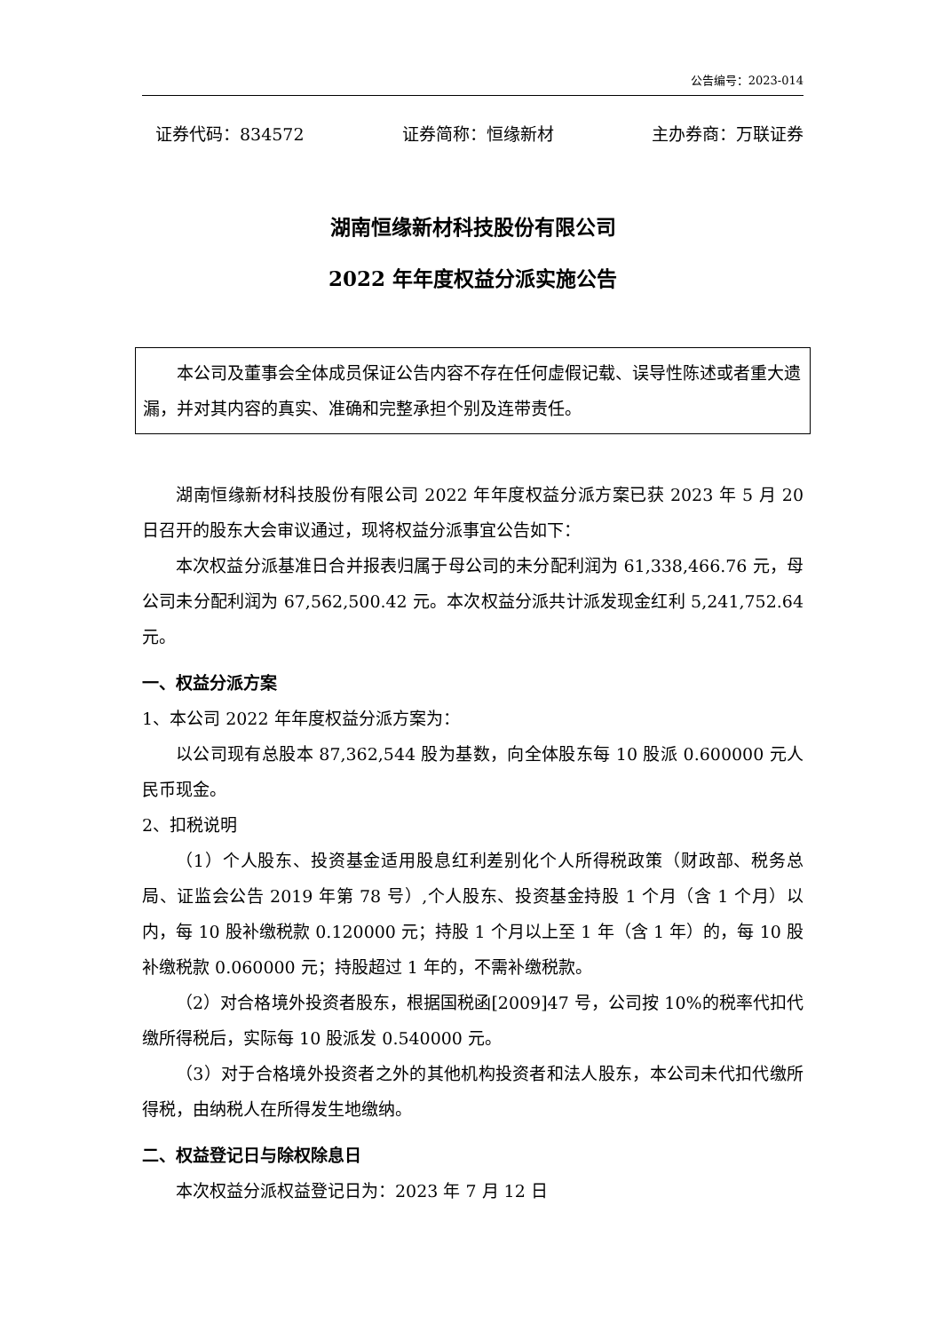公告编号：2023-014
证券代码：834572 证券简称：恒缘新材 主办券商：万联证券
湖南恒缘新材科技股份有限公司
2022 年年度权益分派实施公告
本公司及董事会全体成员保证公告内容不存在任何虚假记载、误导性陈述或者重大遗漏，并对其内容的真实、准确和完整承担个别及连带责任。
湖南恒缘新材科技股份有限公司 2022 年年度权益分派方案已获 2023 年 5 月 20 日召开的股东大会审议通过，现将权益分派事宜公告如下：
本次权益分派基准日合并报表归属于母公司的未分配利润为 61,338,466.76 元，母公司未分配利润为 67,562,500.42 元。本次权益分派共计派发现金红利 5,241,752.64 元。
一、权益分派方案
1、本公司 2022 年年度权益分派方案为：
以公司现有总股本 87,362,544 股为基数，向全体股东每 10 股派 0.600000 元人民币现金。
2、扣税说明
（1）个人股东、投资基金适用股息红利差别化个人所得税政策（财政部、税务总局、证监会公告 2019 年第 78 号）,个人股东、投资基金持股 1 个月（含 1 个月）以内，每 10 股补缴税款 0.120000 元；持股 1 个月以上至 1 年（含 1 年）的，每 10 股补缴税款 0.060000 元；持股超过 1 年的，不需补缴税款。
（2）对合格境外投资者股东，根据国税函[2009]47 号，公司按 10%的税率代扣代缴所得税后，实际每 10 股派发 0.540000 元。
（3）对于合格境外投资者之外的其他机构投资者和法人股东，本公司未代扣代缴所得税，由纳税人在所得发生地缴纳。
二、权益登记日与除权除息日
本次权益分派权益登记日为：2023 年 7 月 12 日